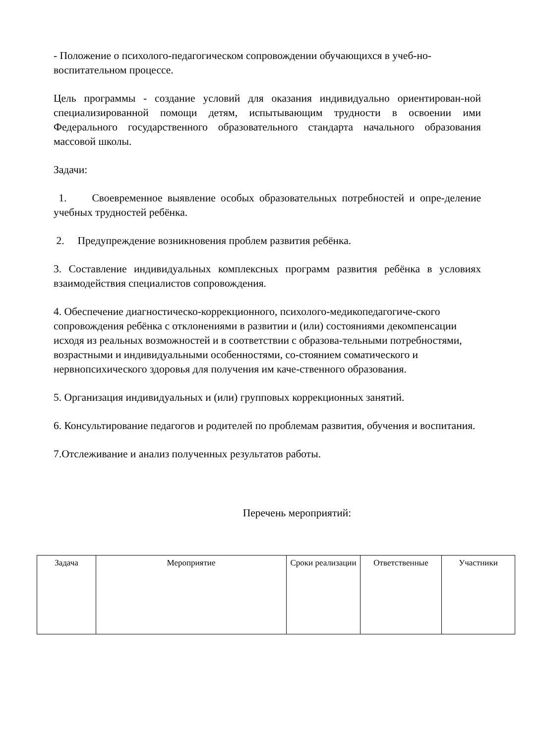- Положение о психолого-педагогическом сопровождении обучающихся в учеб-но-воспитательном процессе.
Цель программы - создание условий для оказания индивидуально ориентирован-ной специализированной помощи детям, испытывающим трудности в освоении ими Федерального государственного образовательного стандарта начального образования массовой школы.
Задачи:
1. Своевременное выявление особых образовательных потребностей и опре-деление учебных трудностей ребёнка.
2. Предупреждение возникновения проблем развития ребёнка.
3. Составление индивидуальных комплексных программ развития ребёнка в условиях взаимодействия специалистов сопровождения.
4. Обеспечение диагностическо-коррекционного, психолого-медикопедагогиче-ского сопровождения ребёнка с отклонениями в развитии и (или) состояниями декомпенсации исходя из реальных возможностей и в соответствии с образова-тельными потребностями, возрастными и индивидуальными особенностями, со-стоянием соматического и нервнопсихического здоровья для получения им каче-ственного образования.
5. Организация индивидуальных и (или) групповых коррекционных занятий.
6. Консультирование педагогов и родителей по проблемам развития, обучения и воспитания.
7.Отслеживание и анализ полученных результатов работы.
Перечень мероприятий:
| Задача | Мероприятие | Сроки реализации | Ответственные | Участники |